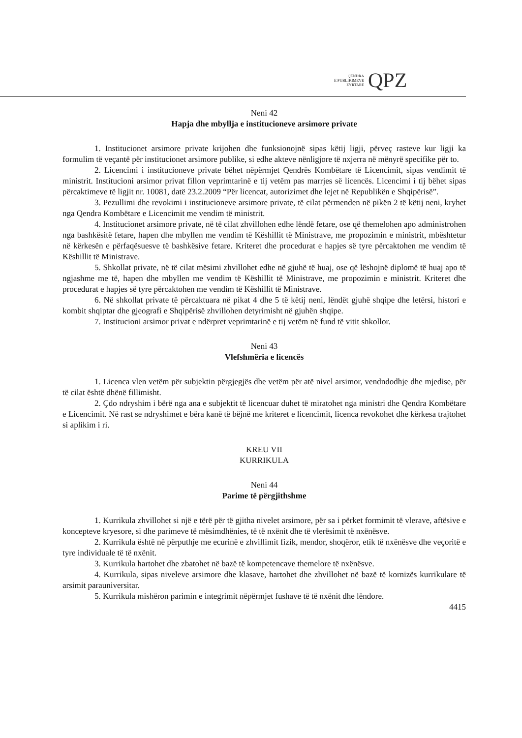QENDRA
E PUBLIKIMEVE
ZYRTARE
QPZ
Neni 42
Hapja dhe mbyllja e institucioneve arsimore private
1. Institucionet arsimore private krijohen dhe funksionojnë sipas këtij ligji, përveç rasteve kur ligji ka formulim të veçantë për institucionet arsimore publike, si edhe akteve nënligjore të nxjerra në mënyrë specifike për to.
2. Licencimi i institucioneve private bëhet nëpërmjet Qendrës Kombëtare të Licencimit, sipas vendimit të ministrit. Institucioni arsimor privat fillon veprimtarinë e tij vetëm pas marrjes së licencës. Licencimi i tij bëhet sipas përcaktimeve të ligjit nr. 10081, datë 23.2.2009 “Për licencat, autorizimet dhe lejet në Republikën e Shqipërisë”.
3. Pezullimi dhe revokimi i institucioneve arsimore private, të cilat përmenden në pikën 2 të këtij neni, kryhet nga Qendra Kombëtare e Licencimit me vendim të ministrit.
4. Institucionet arsimore private, në të cilat zhvillohen edhe lëndë fetare, ose që themelohen apo administrohen nga bashkësitë fetare, hapen dhe mbyllen me vendim të Këshillit të Ministrave, me propozimin e ministrit, mbështetur në kërkesën e përfaqësuesve të bashkësive fetare. Kriteret dhe procedurat e hapjes së tyre përcaktohen me vendim të Këshillit të Ministrave.
5. Shkollat private, në të cilat mësimi zhvillohet edhe në gjuhë të huaj, ose që lëshojnë diplomë të huaj apo të ngjashme me të, hapen dhe mbyllen me vendim të Këshillit të Ministrave, me propozimin e ministrit. Kriteret dhe procedurat e hapjes së tyre përcaktohen me vendim të Këshillit të Ministrave.
6. Në shkollat private të përcaktuara në pikat 4 dhe 5 të këtij neni, lëndët gjuhë shqipe dhe letërsi, histori e kombit shqiptar dhe gjeografi e Shqipërisë zhvillohen detyrimisht në gjuhën shqipe.
7. Institucioni arsimor privat e ndërpret veprimtarinë e tij vetëm në fund të vitit shkollor.
Neni 43
Vlefshmëria e licencës
1. Licenca vlen vetëm për subjektin përgjegjës dhe vetëm për atë nivel arsimor, vendndodhje dhe mjedise, për të cilat është dhënë fillimisht.
2. Çdo ndryshim i bërë nga ana e subjektit të licencuar duhet të miratohet nga ministri dhe Qendra Kombëtare e Licencimit. Në rast se ndryshimet e bëra kanë të bëjnë me kriteret e licencimit, licenca revokohet dhe kërkesa trajtohet si aplikim i ri.
KREU VII
KURRIKULA
Neni 44
Parime të përgjithshme
1. Kurrikula zhvillohet si një e tërë për të gjitha nivelet arsimore, për sa i përket formimit të vlerave, aftësive e koncepteve kryesore, si dhe parimeve të mësimdhënies, të të nxënit dhe të vlerësimit të nxënësve.
2. Kurrikula është në përputhje me ecurinë e zhvillimit fizik, mendor, shoqëror, etik të nxënësve dhe veçoritë e tyre individuale të të nxënit.
3. Kurrikula hartohet dhe zbatohet në bazë të kompetencave themelore të nxënësve.
4. Kurrikula, sipas niveleve arsimore dhe klasave, hartohet dhe zhvillohet në bazë të kornizës kurrikulare të arsimit parauniversitar.
5. Kurrikula mishëron parimin e integrimit nëpërmjet fushave të të nxënit dhe lëndore.
4415